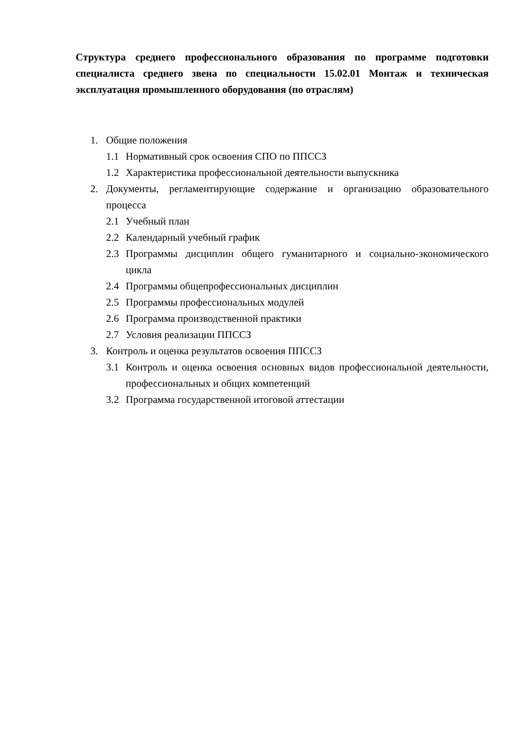Структура среднего профессионального образования по программе подготовки специалиста среднего звена по специальности 15.02.01 Монтаж и техническая эксплуатация промышленного оборудования (по отраслям)
1. Общие положения
1.1 Нормативный срок освоения СПО по ППССЗ
1.2 Характеристика профессиональной деятельности выпускника
2. Документы, регламентирующие содержание и организацию образовательного процесса
2.1 Учебный план
2.2 Календарный учебный график
2.3 Программы дисциплин общего гуманитарного и социально-экономического цикла
2.4 Программы общепрофессиональных дисциплин
2.5 Программы профессиональных модулей
2.6 Программа производственной практики
2.7 Условия реализации ППССЗ
3. Контроль и оценка результатов освоения ППССЗ
3.1 Контроль и оценка освоения основных видов профессиональной деятельности, профессиональных и общих компетенций
3.2 Программа государственной итоговой аттестации